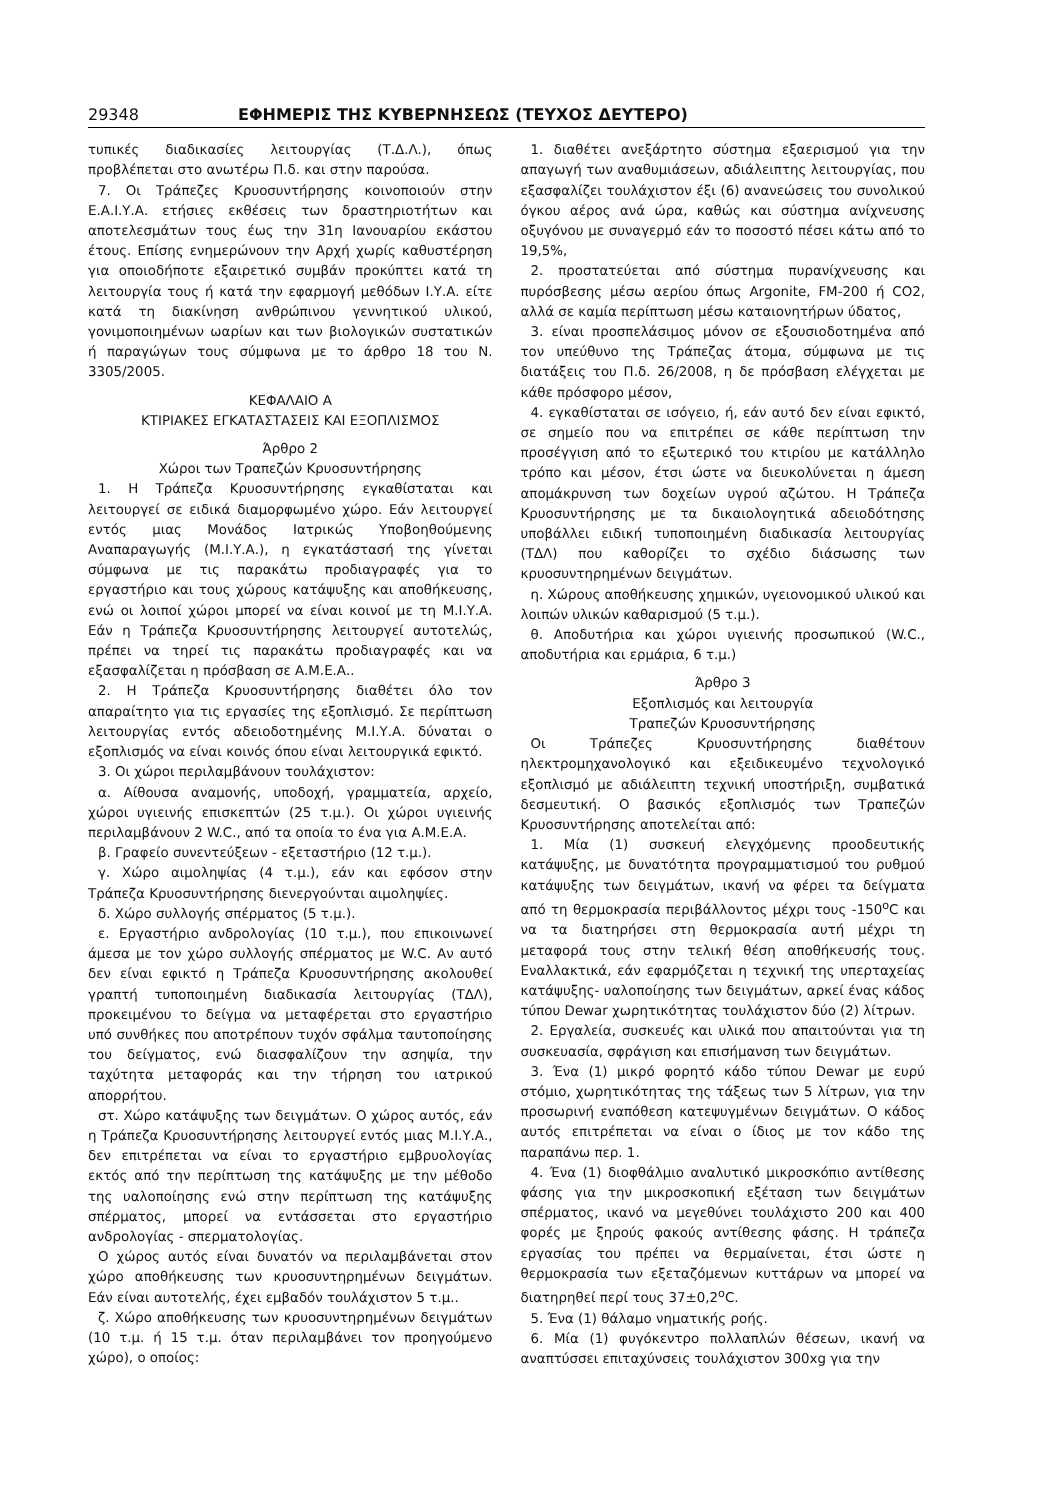29348 ΕΦΗΜΕΡΙΣ ΤΗΣ ΚΥΒΕΡΝΗΣΕΩΣ (ΤΕΥΧΟΣ ΔΕΥΤΕΡΟ)
τυπικές διαδικασίες λειτουργίας (Τ.Δ.Λ.), όπως προβλέπεται στο ανωτέρω Π.δ. και στην παρούσα.
7. Οι Τράπεζες Κρυοσυντήρησης κοινοποιούν στην Ε.Α.Ι.Υ.Α. ετήσιες εκθέσεις των δραστηριοτήτων και αποτελεσμάτων τους έως την 31η Ιανουαρίου εκάστου έτους. Επίσης ενημερώνουν την Αρχή χωρίς καθυστέρηση για οποιοδήποτε εξαιρετικό συμβάν προκύπτει κατά τη λειτουργία τους ή κατά την εφαρμογή μεθόδων Ι.Υ.Α. είτε κατά τη διακίνηση ανθρώπινου γεννητικού υλικού, γονιμοποιημένων ωαρίων και των βιολογικών συστατικών ή παραγώγων τους σύμφωνα με το άρθρο 18 του Ν. 3305/2005.
ΚΕΦΑΛΑΙΟ Α
ΚΤΙΡΙΑΚΕΣ ΕΓΚΑΤΑΣΤΑΣΕΙΣ ΚΑΙ ΕΞΟΠΛΙΣΜΟΣ
Άρθρο 2
Χώροι των Τραπεζών Κρυοσυντήρησης
1. Η Τράπεζα Κρυοσυντήρησης εγκαθίσταται και λειτουργεί σε ειδικά διαμορφωμένο χώρο. Εάν λειτουργεί εντός μιας Μονάδος Ιατρικώς Υποβοηθούμενης Αναπαραγωγής (Μ.Ι.Υ.Α.), η εγκατάστασή της γίνεται σύμφωνα με τις παρακάτω προδιαγραφές για το εργαστήριο και τους χώρους κατάψυξης και αποθήκευσης, ενώ οι λοιποί χώροι μπορεί να είναι κοινοί με τη Μ.Ι.Υ.Α. Εάν η Τράπεζα Κρυοσυντήρησης λειτουργεί αυτοτελώς, πρέπει να τηρεί τις παρακάτω προδιαγραφές και να εξασφαλίζεται η πρόσβαση σε Α.Μ.Ε.Α..
2. Η Τράπεζα Κρυοσυντήρησης διαθέτει όλο τον απαραίτητο για τις εργασίες της εξοπλισμό. Σε περίπτωση λειτουργίας εντός αδειοδοτημένης Μ.Ι.Υ.Α. δύναται ο εξοπλισμός να είναι κοινός όπου είναι λειτουργικά εφικτό.
3. Οι χώροι περιλαμβάνουν τουλάχιστον:
α. Αίθουσα αναμονής, υποδοχή, γραμματεία, αρχείο, χώροι υγιεινής επισκεπτών (25 τ.μ.). Οι χώροι υγιεινής περιλαμβάνουν 2 W.C., από τα οποία το ένα για Α.Μ.Ε.Α.
β. Γραφείο συνεντεύξεων - εξεταστήριο (12 τ.μ.).
γ. Χώρο αιμοληψίας (4 τ.μ.), εάν και εφόσον στην Τράπεζα Κρυοσυντήρησης διενεργούνται αιμοληψίες.
δ. Χώρο συλλογής σπέρματος (5 τ.μ.).
ε. Εργαστήριο ανδρολογίας (10 τ.μ.), που επικοινωνεί άμεσα με τον χώρο συλλογής σπέρματος με W.C. Αν αυτό δεν είναι εφικτό η Τράπεζα Κρυοσυντήρησης ακολουθεί γραπτή τυποποιημένη διαδικασία λειτουργίας (ΤΔΛ), προκειμένου το δείγμα να μεταφέρεται στο εργαστήριο υπό συνθήκες που αποτρέπουν τυχόν σφάλμα ταυτοποίησης του δείγματος, ενώ διασφαλίζουν την ασηψία, την ταχύτητα μεταφοράς και την τήρηση του ιατρικού απορρήτου.
στ. Χώρο κατάψυξης των δειγμάτων. Ο χώρος αυτός, εάν η Τράπεζα Κρυοσυντήρησης λειτουργεί εντός μιας Μ.Ι.Υ.Α., δεν επιτρέπεται να είναι το εργαστήριο εμβρυολογίας εκτός από την περίπτωση της κατάψυξης με την μέθοδο της υαλοποίησης ενώ στην περίπτωση της κατάψυξης σπέρματος, μπορεί να εντάσσεται στο εργαστήριο ανδρολογίας - σπερματολογίας.
Ο χώρος αυτός είναι δυνατόν να περιλαμβάνεται στον χώρο αποθήκευσης των κρυοσυντηρημένων δειγμάτων. Εάν είναι αυτοτελής, έχει εμβαδόν τουλάχιστον 5 τ.μ..
ζ. Χώρο αποθήκευσης των κρυοσυντηρημένων δειγμάτων (10 τ.μ. ή 15 τ.μ. όταν περιλαμβάνει τον προηγούμενο χώρο), ο οποίος:
1. διαθέτει ανεξάρτητο σύστημα εξαερισμού για την απαγωγή των αναθυμιάσεων, αδιάλειπτης λειτουργίας, που εξασφαλίζει τουλάχιστον έξι (6) ανανεώσεις του συνολικού όγκου αέρος ανά ώρα, καθώς και σύστημα ανίχνευσης οξυγόνου με συναγερμό εάν το ποσοστό πέσει κάτω από το 19,5%,
2. προστατεύεται από σύστημα πυρανίχνευσης και πυρόσβεσης μέσω αερίου όπως Argonite, FM-200 ή CO2, αλλά σε καμία περίπτωση μέσω καταιονητήρων ύδατος,
3. είναι προσπελάσιμος μόνον σε εξουσιοδοτημένα από τον υπεύθυνο της Τράπεζας άτομα, σύμφωνα με τις διατάξεις του Π.δ. 26/2008, η δε πρόσβαση ελέγχεται με κάθε πρόσφορο μέσον,
4. εγκαθίσταται σε ισόγειο, ή, εάν αυτό δεν είναι εφικτό, σε σημείο που να επιτρέπει σε κάθε περίπτωση την προσέγγιση από το εξωτερικό του κτιρίου με κατάλληλο τρόπο και μέσον, έτσι ώστε να διευκολύνεται η άμεση απομάκρυνση των δοχείων υγρού αζώτου. Η Τράπεζα Κρυοσυντήρησης με τα δικαιολογητικά αδειοδότησης υποβάλλει ειδική τυποποιημένη διαδικασία λειτουργίας (ΤΔΛ) που καθορίζει το σχέδιο διάσωσης των κρυοσυντηρημένων δειγμάτων.
η. Χώρους αποθήκευσης χημικών, υγειονομικού υλικού και λοιπών υλικών καθαρισμού (5 τ.μ.).
θ. Αποδυτήρια και χώροι υγιεινής προσωπικού (W.C., αποδυτήρια και ερμάρια, 6 τ.μ.)
Άρθρο 3
Εξοπλισμός και λειτουργία
Τραπεζών Κρυοσυντήρησης
Οι Τράπεζες Κρυοσυντήρησης διαθέτουν ηλεκτρομηχανολογικό και εξειδικευμένο τεχνολογικό εξοπλισμό με αδιάλειπτη τεχνική υποστήριξη, συμβατικά δεσμευτική. Ο βασικός εξοπλισμός των Τραπεζών Κρυοσυντήρησης αποτελείται από:
1. Μία (1) συσκευή ελεγχόμενης προοδευτικής κατάψυξης, με δυνατότητα προγραμματισμού του ρυθμού κατάψυξης των δειγμάτων, ικανή να φέρει τα δείγματα από τη θερμοκρασία περιβάλλοντος μέχρι τους -150<sup>ο</sup>C και να τα διατηρήσει στη θερμοκρασία αυτή μέχρι τη μεταφορά τους στην τελική θέση αποθήκευσής τους. Εναλλακτικά, εάν εφαρμόζεται η τεχνική της υπερταχείας κατάψυξης- υαλοποίησης των δειγμάτων, αρκεί ένας κάδος τύπου Dewar χωρητικότητας τουλάχιστον δύο (2) λίτρων.
2. Εργαλεία, συσκευές και υλικά που απαιτούνται για τη συσκευασία, σφράγιση και επισήμανση των δειγμάτων.
3. Ένα (1) μικρό φορητό κάδο τύπου Dewar με ευρύ στόμιο, χωρητικότητας της τάξεως των 5 λίτρων, για την προσωρινή εναπόθεση κατεψυγμένων δειγμάτων. Ο κάδος αυτός επιτρέπεται να είναι ο ίδιος με τον κάδο της παραπάνω περ. 1.
4. Ένα (1) διοφθάλμιο αναλυτικό μικροσκόπιο αντίθεσης φάσης για την μικροσκοπική εξέταση των δειγμάτων σπέρματος, ικανό να μεγεθύνει τουλάχιστο 200 και 400 φορές με ξηρούς φακούς αντίθεσης φάσης. Η τράπεζα εργασίας του πρέπει να θερμαίνεται, έτσι ώστε η θερμοκρασία των εξεταζόμενων κυττάρων να μπορεί να διατηρηθεί περί τους 37±0,2<sup>ο</sup>C.
5. Ένα (1) θάλαμο νηματικής ροής.
6. Μία (1) φυγόκεντρο πολλαπλών θέσεων, ικανή να αναπτύσσει επιταχύνσεις τουλάχιστον 300xg για την